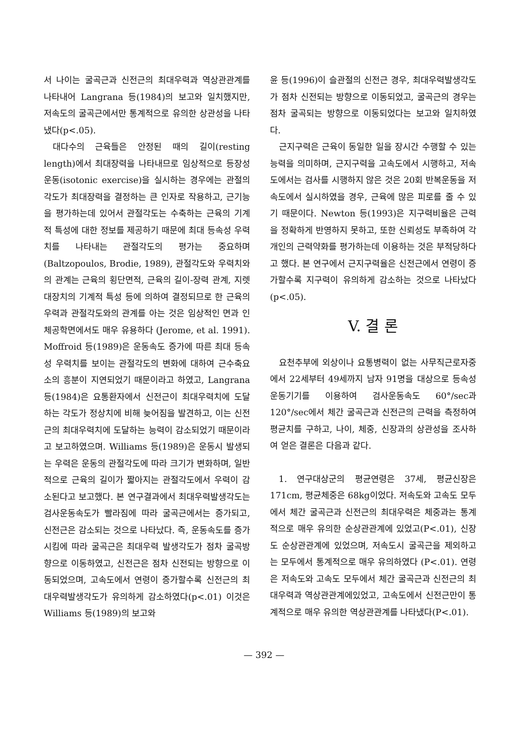서 나이는 굴곡근과 신전근의 최대우력과 역상관관계를 나타내어 Langrana 등(1984)의 보고와 일치했지만, 저속도의 굴곡근에서만 통계적으로 유의한 상관성을 나타냈다(p<.05).
대다수의 근육들은 안정된 때의 길이(resting length)에서 최대장력을 나타내므로 임상적으로 등장성 운동(isotonic exercise)을 실시하는 경우에는 관절의 각도가 최대장력을 결정하는 큰 인자로 작용하고, 근기능을 평가하는데 있어서 관절각도는 수축하는 근육의 기계적 특성에 대한 정보를 제공하기 때문에 최대 등속성 우력치를 나타내는 관절각도의 평가는 중요하며(Baltzopoulos, Brodie, 1989), 관절각도와 우력치와의 관계는 근육의 횡단면적, 근육의 길이-장력 관계, 지렛대장치의 기계적 특성 등에 의하여 결정되므로 한 근육의 우력과 관절각도와의 관계를 아는 것은 임상적인 면과 인체공학면에서도 매우 유용하다 (Jerome, et al. 1991). Moffroid 등(1989)은 운동속도 증가에 따른 최대 등속성 우력치를 보이는 관절각도의 변화에 대하여 근수축요소의 흥분이 지연되었기 때문이라고 하였고, Langrana 등(1984)은 요통환자에서 신전근이 최대우력치에 도달하는 각도가 정상치에 비해 늦어짐을 발견하고, 이는 신전근의 최대우력치에 도달하는 능력이 감소되었기 때문이라고 보고하였으며. Williams 등(1989)은 운동시 발생되는 우력은 운동의 관절각도에 따라 크기가 변화하며, 일반적으로 근육의 길이가 짧아지는 관절각도에서 우력이 감소된다고 보고했다. 본 연구결과에서 최대우력발생각도는 검사운동속도가 빨라짐에 따라 굴곡근에서는 증가되고, 신전근은 감소되는 것으로 나타났다. 즉, 운동속도를 증가시킴에 따라 굴곡근은 최대우력 발생각도가 점차 굴곡방향으로 이동하였고, 신전근은 점차 신전되는 방향으로 이동되었으며, 고속도에서 연령이 증가할수록 신전근의 최대우력발생각도가 유의하게 감소하였다(p<.01) 이것은 Williams 등(1989)의 보고와
윤 등(1996)이 슬관절의 신전근 경우, 최대우력발생각도가 점차 신전되는 방향으로 이동되었고, 굴곡근의 경우는 점차 굴곡되는 방향으로 이동되었다는 보고와 일치하였다.
근지구력은 근육이 동일한 일을 장시간 수행할 수 있는 능력을 의미하며, 근지구력을 고속도에서 시행하고, 저속도에서는 검사를 시행하지 않은 것은 20회 반복운동을 저속도에서 실시하였을 경우, 근육에 많은 피로를 줄 수 있기 때문이다. Newton 등(1993)은 지구력비율은 근력을 정확하게 반영하지 못하고, 또한 신뢰성도 부족하여 각 개인의 근력약화를 평가하는데 이용하는 것은 부적당하다고 했다. 본 연구에서 근지구력율은 신전근에서 연령이 증가할수록 지구력이 유의하게 감소하는 것으로 나타났다(p<.05).
V. 결 론
요천추부에 외상이나 요통병력이 없는 사무직근로자중에서 22세부터 49세까지 남자 91명을 대상으로 등속성운동기기를 이용하여 검사운동속도 60°/sec과 120°/sec에서 체간 굴곡근과 신전근의 근력을 측정하여 평균치를 구하고, 나이, 체중, 신장과의 상관성을 조사하여 얻은 결론은 다음과 같다.
1. 연구대상군의 평균연령은 37세, 평균신장은 171cm, 평균체중은 68kg이었다. 저속도와 고속도 모두에서 체간 굴곡근과 신전근의 최대우력은 체중과는 통계적으로 매우 유의한 순상관관계에 있었고(P<.01), 신장도 순상관관계에 있었으며, 저속도시 굴곡근을 제외하고는 모두에서 통계적으로 매우 유의하였다 (P<.01). 연령은 저속도와 고속도 모두에서 체간 굴곡근과 신전근의 최대우력과 역상관관계에있었고, 고속도에서 신전근만이 통계적으로 매우 유의한 역상관관계를 나타냈다(P<.01).
— 392 —